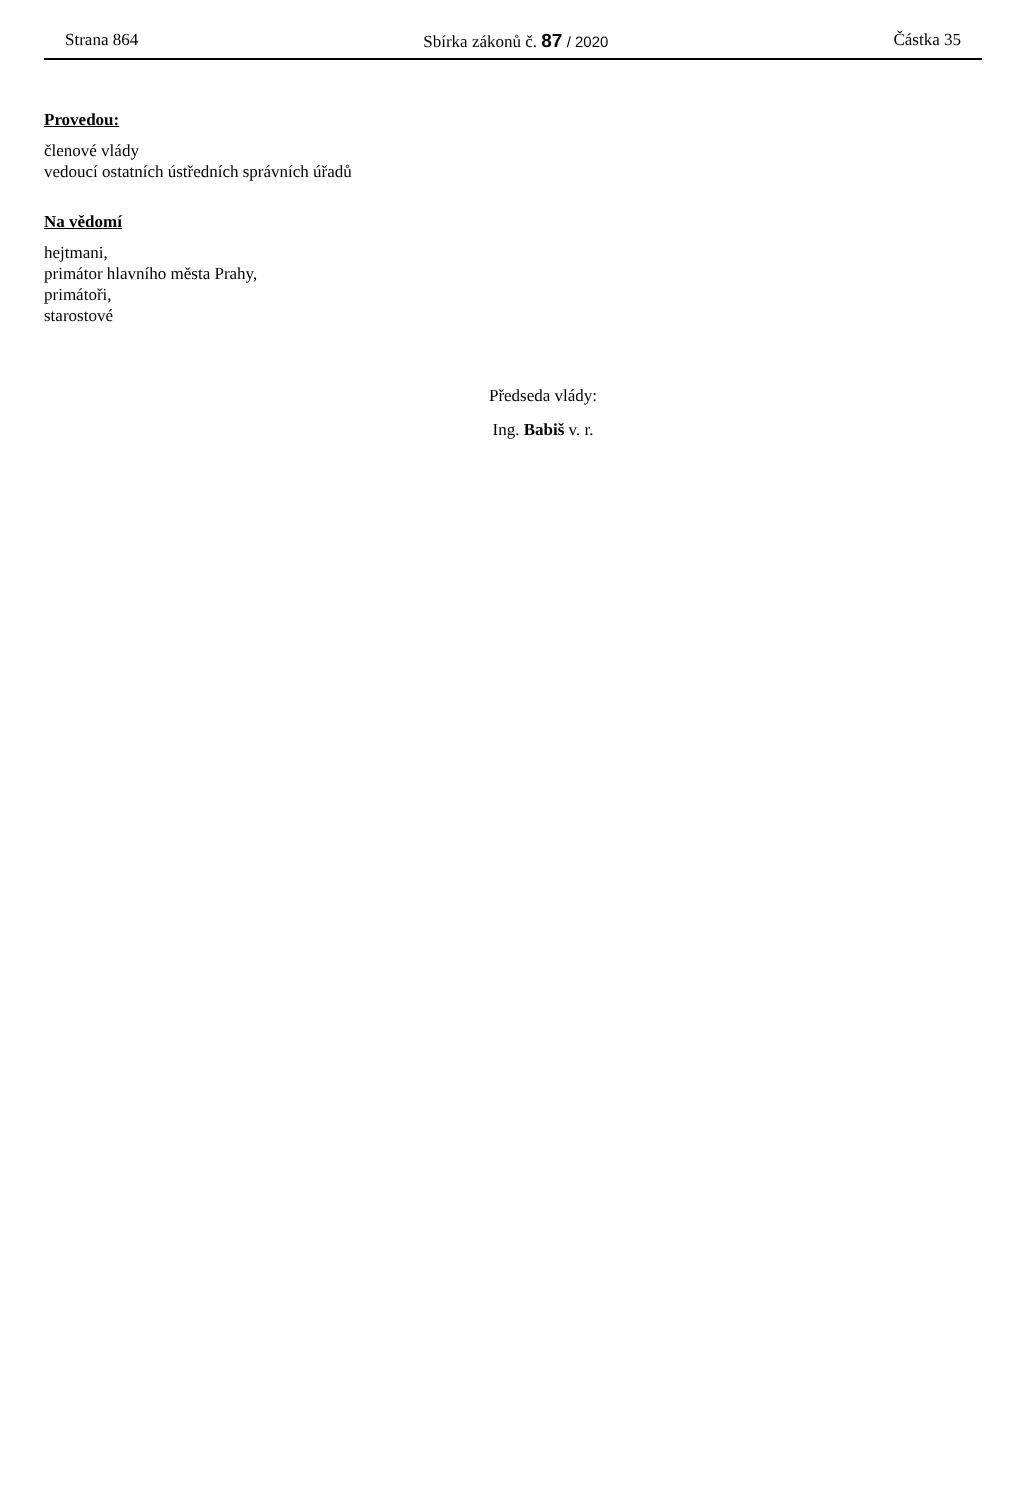Strana 864 Sbírka zákonů č. 87 / 2020 Částka 35
Provedou:
členové vlády
vedoucí ostatních ústředních správních úřadů
Na vědomí
hejtmani,
primátor hlavního města Prahy,
primátoři,
starostové
Předseda vlády:
Ing. Babiš v. r.